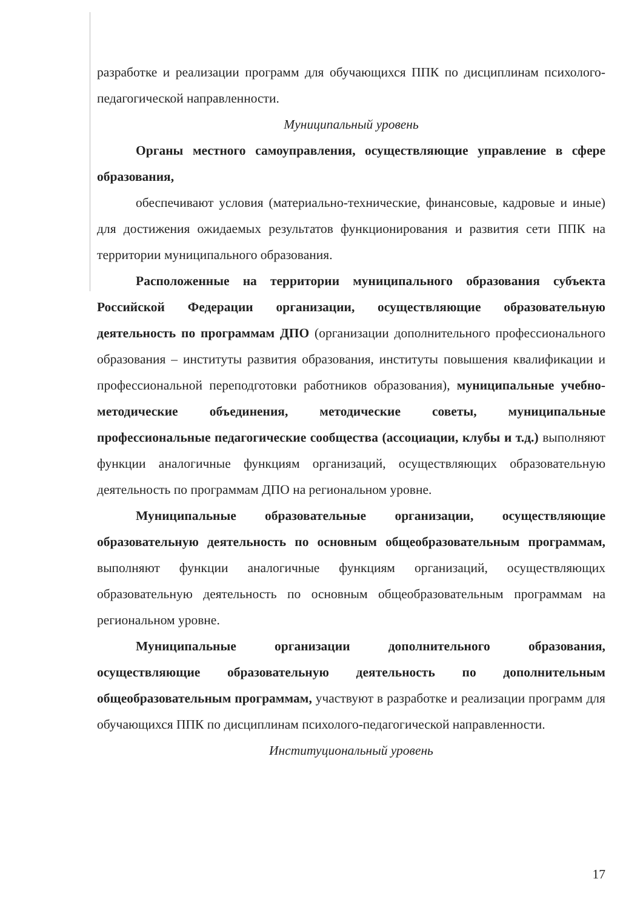разработке и реализации программ для обучающихся ППК по дисциплинам психолого-педагогической направленности.
Муниципальный уровень
Органы местного самоуправления, осуществляющие управление в сфере образования,
обеспечивают условия (материально-технические, финансовые, кадровые и иные) для достижения ожидаемых результатов функционирования и развития сети ППК на территории муниципального образования.
Расположенные на территории муниципального образования субъекта Российской Федерации организации, осуществляющие образовательную деятельность по программам ДПО (организации дополнительного профессионального образования – институты развития образования, институты повышения квалификации и профессиональной переподготовки работников образования), муниципальные учебно-методические объединения, методические советы, муниципальные профессиональные педагогические сообщества (ассоциации, клубы и т.д.) выполняют функции аналогичные функциям организаций, осуществляющих образовательную деятельность по программам ДПО на региональном уровне.
Муниципальные образовательные организации, осуществляющие образовательную деятельность по основным общеобразовательным программам, выполняют функции аналогичные функциям организаций, осуществляющих образовательную деятельность по основным общеобразовательным программам на региональном уровне.
Муниципальные организации дополнительного образования, осуществляющие образовательную деятельность по дополнительным общеобразовательным программам, участвуют в разработке и реализации программ для обучающихся ППК по дисциплинам психолого-педагогической направленности.
Институциональный уровень
17